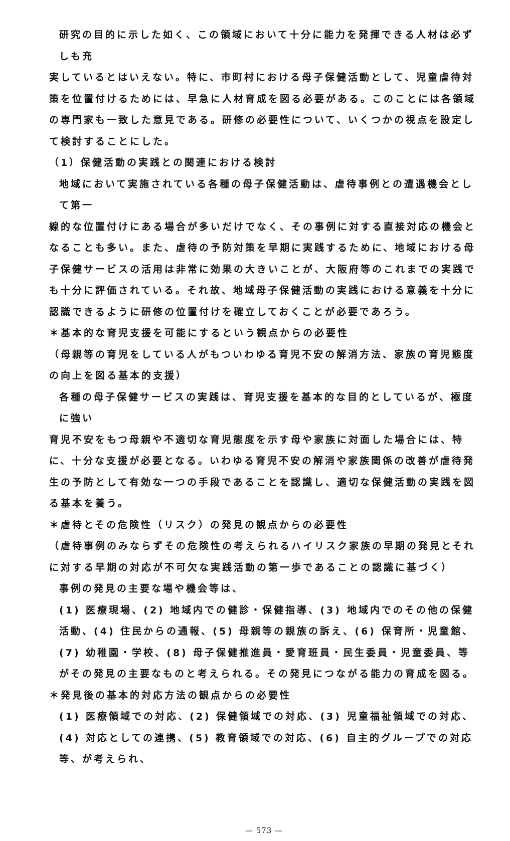研究の目的に示した如く、この領域において十分に能力を発揮できる人材は必ずしも充
実しているとはいえない。特に、市町村における母子保健活動として、児童虐待対策を位置付けるためには、早急に人材育成を図る必要がある。このことには各領域の専門家も一致した意見である。研修の必要性について、いくつかの視点を設定して検討することにした。
（1）保健活動の実践との関連における検討
地域において実施されている各種の母子保健活動は、虐待事例との遭遇機会として第一
線的な位置付けにある場合が多いだけでなく、その事例に対する直接対応の機会となることも多い。また、虐待の予防対策を早期に実践するために、地域における母子保健サービスの活用は非常に効果の大きいことが、大阪府等のこれまでの実践でも十分に評価されている。それ故、地域母子保健活動の実践における意義を十分に認識できるように研修の位置付けを確立しておくことが必要であろう。
＊基本的な育児支援を可能にするという観点からの必要性
（母親等の育児をしている人がもついわゆる育児不安の解消方法、家族の育児態度の向上を図る基本的支援）
各種の母子保健サービスの実践は、育児支援を基本的な目的としているが、極度に強い
育児不安をもつ母親や不適切な育児態度を示す母や家族に対面した場合には、特に、十分な支援が必要となる。いわゆる育児不安の解消や家族関係の改善が虐待発生の予防として有効な一つの手段であることを認識し、適切な保健活動の実践を図る基本を養う。
＊虐待とその危険性（リスク）の発見の観点からの必要性
（虐待事例のみならずその危険性の考えられるハイリスク家族の早期の発見とそれに対する早期の対応が不可欠な実践活動の第一歩であることの認識に基づく）
事例の発見の主要な場や機会等は、
(1) 医療現場、(2) 地域内での健診・保健指導、(3) 地域内でのその他の保健活動、(4) 住民からの通報、(5) 母親等の親族の訴え、(6) 保育所・児童館、(7) 幼稚園・学校、(8) 母子保健推進員・愛育班員・民生委員・児童委員、等がその発見の主要なものと考えられる。その発見につながる能力の育成を図る。
＊発見後の基本的対応方法の観点からの必要性
(1) 医療領域での対応、(2) 保健領域での対応、(3) 児童福祉領域での対応、(4) 対応としての連携、(5) 教育領域での対応、(6) 自主的グループでの対応等、が考えられ、
— 573 —